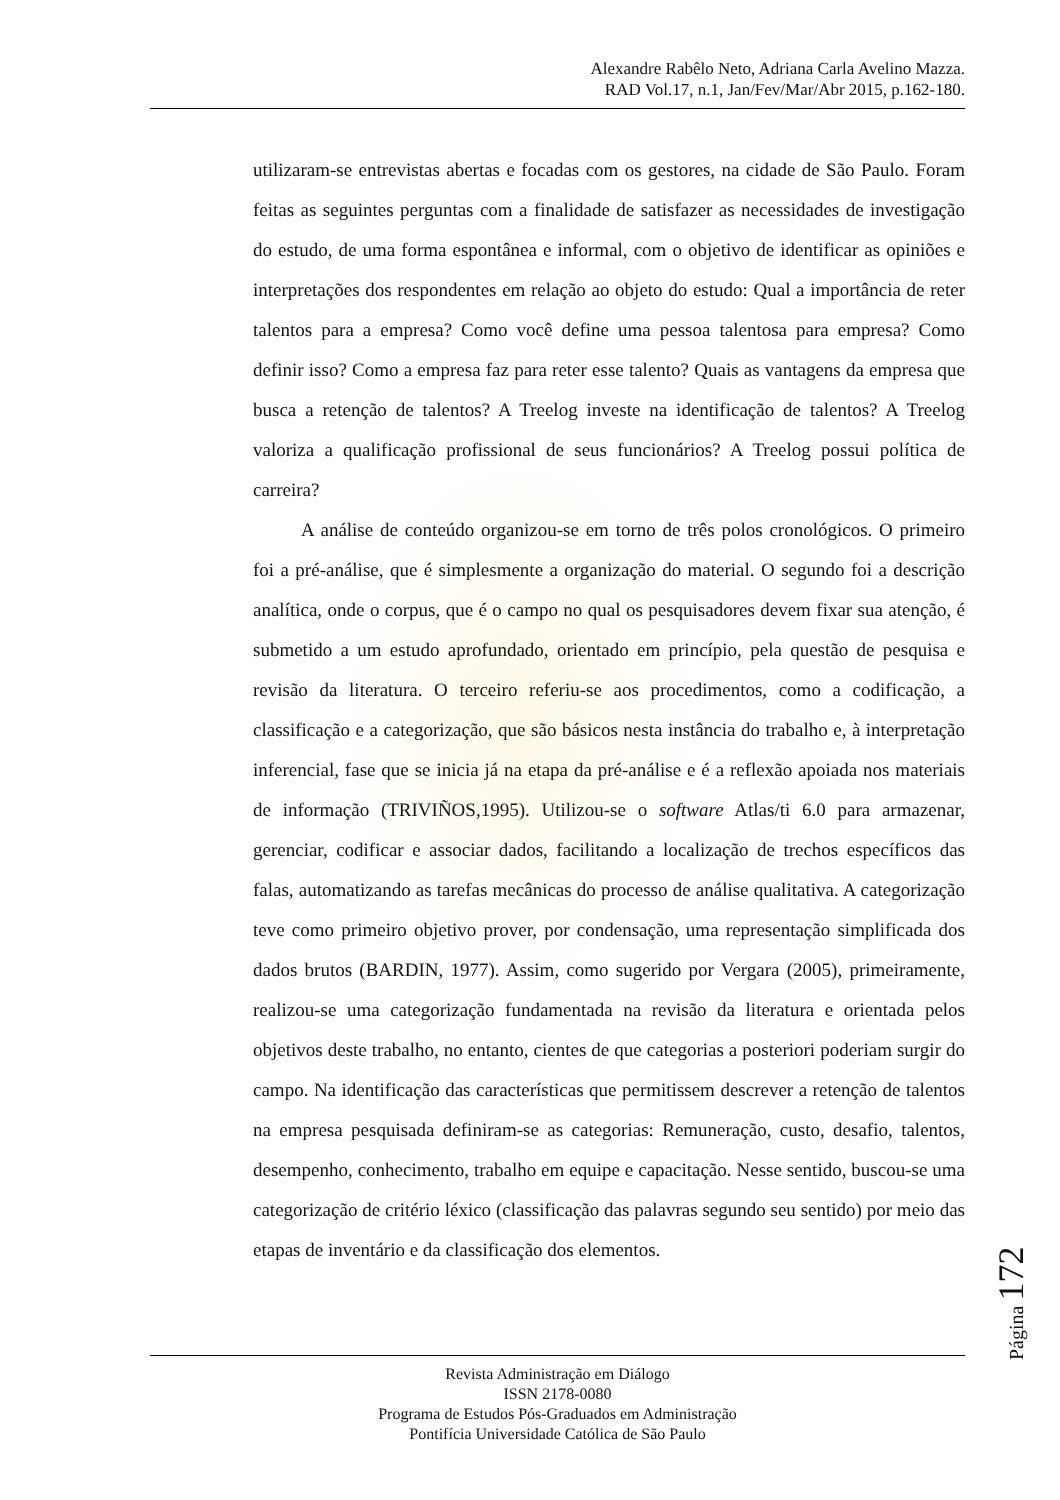Alexandre Rabêlo Neto, Adriana Carla Avelino Mazza.
RAD Vol.17, n.1, Jan/Fev/Mar/Abr 2015, p.162-180.
utilizaram-se entrevistas abertas e focadas com os gestores, na cidade de São Paulo. Foram feitas as seguintes perguntas com a finalidade de satisfazer as necessidades de investigação do estudo, de uma forma espontânea e informal, com o objetivo de identificar as opiniões e interpretações dos respondentes em relação ao objeto do estudo: Qual a importância de reter talentos para a empresa? Como você define uma pessoa talentosa para empresa? Como definir isso? Como a empresa faz para reter esse talento? Quais as vantagens da empresa que busca a retenção de talentos? A Treelog investe na identificação de talentos? A Treelog valoriza a qualificação profissional de seus funcionários? A Treelog possui política de carreira?
A análise de conteúdo organizou-se em torno de três polos cronológicos. O primeiro foi a pré-análise, que é simplesmente a organização do material. O segundo foi a descrição analítica, onde o corpus, que é o campo no qual os pesquisadores devem fixar sua atenção, é submetido a um estudo aprofundado, orientado em princípio, pela questão de pesquisa e revisão da literatura. O terceiro referiu-se aos procedimentos, como a codificação, a classificação e a categorização, que são básicos nesta instância do trabalho e, à interpretação inferencial, fase que se inicia já na etapa da pré-análise e é a reflexão apoiada nos materiais de informação (TRIVIÑOS,1995). Utilizou-se o software Atlas/ti 6.0 para armazenar, gerenciar, codificar e associar dados, facilitando a localização de trechos específicos das falas, automatizando as tarefas mecânicas do processo de análise qualitativa. A categorização teve como primeiro objetivo prover, por condensação, uma representação simplificada dos dados brutos (BARDIN, 1977). Assim, como sugerido por Vergara (2005), primeiramente, realizou-se uma categorização fundamentada na revisão da literatura e orientada pelos objetivos deste trabalho, no entanto, cientes de que categorias a posteriori poderiam surgir do campo. Na identificação das características que permitissem descrever a retenção de talentos na empresa pesquisada definiram-se as categorias: Remuneração, custo, desafio, talentos, desempenho, conhecimento, trabalho em equipe e capacitação. Nesse sentido, buscou-se uma categorização de critério léxico (classificação das palavras segundo seu sentido) por meio das etapas de inventário e da classificação dos elementos.
Página 172
Revista Administração em Diálogo
ISSN 2178-0080
Programa de Estudos Pós-Graduados em Administração
Pontifícia Universidade Católica de São Paulo